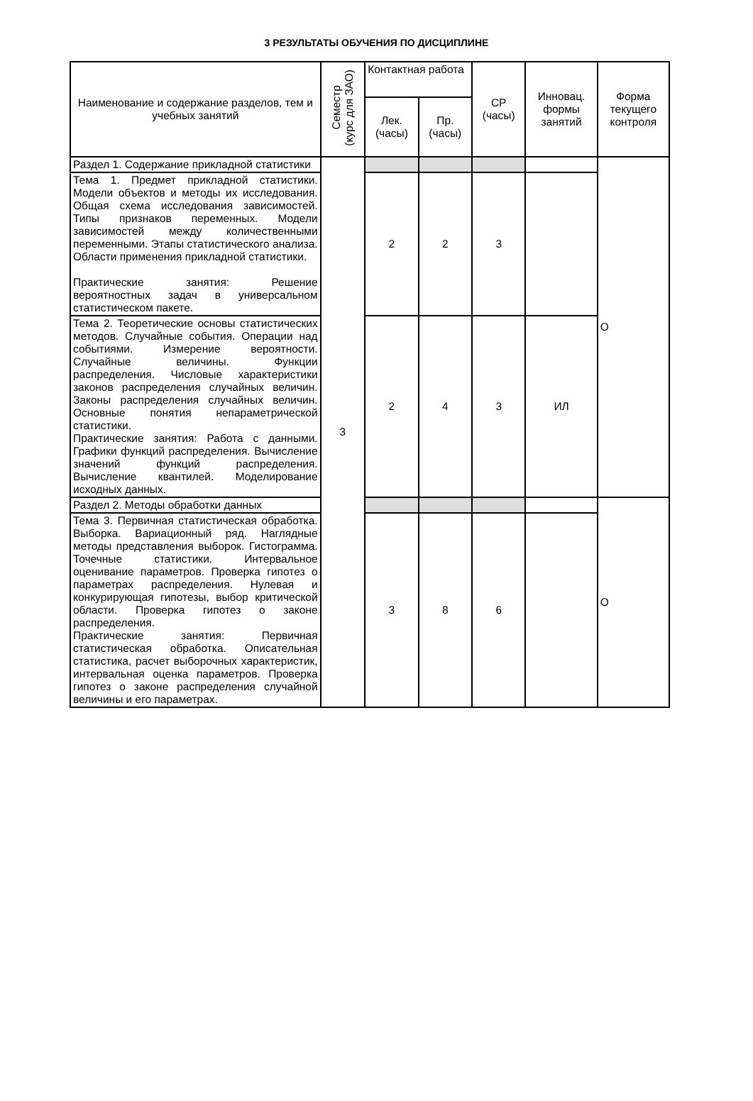3 РЕЗУЛЬТАТЫ ОБУЧЕНИЯ ПО ДИСЦИПЛИНЕ
| Наименование и содержание разделов, тем и учебных занятий | Семестр (курс для ЗАО) | Контактная работа | | СР (часы) | Инновац. формы занятий | Форма текущего контроля |
| --- | --- | --- | --- | --- | --- | --- |
| | | Лек. (часы) | Пр. (часы) | | | |
| Раздел 1. Содержание прикладной статистики | 3 | | | | | О |
| Тема 1. Предмет прикладной статистики. Модели объектов и методы их исследования. Общая схема исследования зависимостей. Типы признаков переменных. Модели зависимостей между количественными переменными. Этапы статистического анализа. Области применения прикладной статистики. Практические занятия: Решение вероятностных задач в универсальном статистическом пакете. | | 2 | 2 | 3 | | |
| Тема 2. Теоретические основы статистических методов. Случайные события. Операции над событиями. Измерение вероятности. Случайные величины. Функции распределения. Числовые характеристики законов распределения случайных величин. Законы распределения случайных величин. Основные понятия непараметрической статистики. Практические занятия: Работа с данными. Графики функций распределения. Вычисление значений функций распределения. Вычисление квантилей. Моделирование исходных данных. | | 2 | 4 | 3 | ИЛ | |
| Раздел 2. Методы обработки данных | | | | | | О |
| Тема 3. Первичная статистическая обработка. Выборка. Вариационный ряд. Наглядные методы представления выборок. Гистограмма. Точечные статистики. Интервальное оценивание параметров. Проверка гипотез о параметрах распределения. Нулевая и конкурирующая гипотезы, выбор критической области. Проверка гипотез о законе распределения. Практические занятия: Первичная статистическая обработка. Описательная статистика, расчет выборочных характеристик, интервальная оценка параметров. Проверка гипотез о законе распределения случайной величины и его параметрах. | | 3 | 8 | 6 | | |